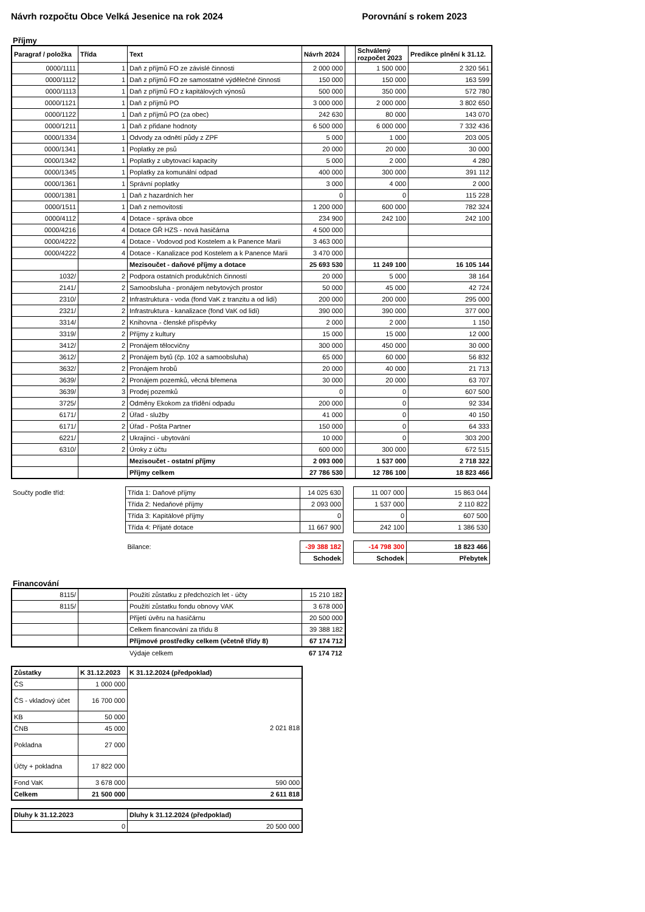Návrh rozpočtu Obce Velká Jesenice na rok 2024 Porovnání s rokem 2023
Příjmy
| Paragraf / položka | Třída | Text | Návrh 2024 | | Schválený rozpočet 2023 | Predikce plnění k 31.12. |
| --- | --- | --- | --- | --- | --- | --- |
| 0000/1111 | 1 | Daň z příjmů FO ze závislé činnosti | 2 000 000 | | 1 500 000 | 2 320 561 |
| 0000/1112 | 1 | Daň z příjmů FO ze samostatné výdělečné činnosti | 150 000 | | 150 000 | 163 599 |
| 0000/1113 | 1 | Daň z příjmů FO z kapitálových výnosů | 500 000 | | 350 000 | 572 780 |
| 0000/1121 | 1 | Daň z příjmů PO | 3 000 000 | | 2 000 000 | 3 802 650 |
| 0000/1122 | 1 | Daň z příjmů PO (za obec) | 242 630 | | 80 000 | 143 070 |
| 0000/1211 | 1 | Daň z přidane hodnoty | 6 500 000 | | 6 000 000 | 7 332 436 |
| 0000/1334 | 1 | Odvody za odnětí půdy z ZPF | 5 000 | | 1 000 | 203 005 |
| 0000/1341 | 1 | Poplatky ze psů | 20 000 | | 20 000 | 30 000 |
| 0000/1342 | 1 | Poplatky z ubytovací kapacity | 5 000 | | 2 000 | 4 280 |
| 0000/1345 | 1 | Poplatky za komunální odpad | 400 000 | | 300 000 | 391 112 |
| 0000/1361 | 1 | Správní poplatky | 3 000 | | 4 000 | 2 000 |
| 0000/1381 | 1 | Daň z hazardních her | 0 | | 0 | 115 228 |
| 0000/1511 | 1 | Daň z nemovitosti | 1 200 000 | | 600 000 | 782 324 |
| 0000/4112 | 4 | Dotace - správa obce | 234 900 | | 242 100 | 242 100 |
| 0000/4216 | 4 | Dotace GŘ HZS - nová hasičárna | 4 500 000 | | | |
| 0000/4222 | 4 | Dotace - Vodovod pod Kostelem a k Panence Marii | 3 463 000 | | | |
| 0000/4222 | 4 | Dotace - Kanalizace pod Kostelem a k Panence Marii | 3 470 000 | | | |
| | | Mezisoučet - daňové příjmy a dotace | 25 693 530 | | 11 249 100 | 16 105 144 |
| 1032/ | 2 | Podpora ostatních produkčních činností | 20 000 | | 5 000 | 38 164 |
| 2141/ | 2 | Samoobsluha - pronájem nebytových prostor | 50 000 | | 45 000 | 42 724 |
| 2310/ | 2 | Infrastruktura - voda (fond VaK z tranzitu a od lidí) | 200 000 | | 200 000 | 295 000 |
| 2321/ | 2 | Infrastruktura - kanalizace (fond VaK od lidí) | 390 000 | | 390 000 | 377 000 |
| 3314/ | 2 | Knihovna - členské příspěvky | 2 000 | | 2 000 | 1 150 |
| 3319/ | 2 | Příjmy z kultury | 15 000 | | 15 000 | 12 000 |
| 3412/ | 2 | Pronájem tělocvičny | 300 000 | | 450 000 | 30 000 |
| 3612/ | 2 | Pronájem bytů (čp. 102 a samoobsluha) | 65 000 | | 60 000 | 56 832 |
| 3632/ | 2 | Pronájem hrobů | 20 000 | | 40 000 | 21 713 |
| 3639/ | 2 | Pronájem pozemků, věcná břemena | 30 000 | | 20 000 | 63 707 |
| 3639/ | 3 | Prodej pozemků | 0 | | 0 | 607 500 |
| 3725/ | 2 | Odměny Ekokom za třídění odpadu | 200 000 | | 0 | 92 334 |
| 6171/ | 2 | Úřad - služby | 41 000 | | 0 | 40 150 |
| 6171/ | 2 | Úřad - Pošta Partner | 150 000 | | 0 | 64 333 |
| 6221/ | 2 | Ukrajinci - ubytování | 10 000 | | 0 | 303 200 |
| 6310/ | 2 | Úroky z účtu | 600 000 | | 300 000 | 672 515 |
| | | Mezisoučet - ostatní příjmy | 2 093 000 | | 1 537 000 | 2 718 322 |
| | | Příjmy celkem | 27 786 530 | | 12 786 100 | 18 823 466 |
| Součty podle tříd: | | Třída 1: Daňové příjmy | 14 025 630 | | 11 007 000 | 15 863 044 |
| | | Třída 2: Nedaňové příjmy | 2 093 000 | | 1 537 000 | 2 110 822 |
| | | Třída 3: Kapitálové příjmy | 0 | | 0 | 607 500 |
| | | Třída 4: Přijaté dotace | 11 667 900 | | 242 100 | 1 386 530 |
| | | Bilance: | -39 388 182 | | -14 798 300 | 18 823 466 |
| | | | Schodek | | Schodek | Přebytek |
Financování
| 8115/ | | Použití zůstatku z předchozích let - účty | 15 210 182 |
| 8115/ | | Použití zůstatku fondu obnovy VAK | 3 678 000 |
| | | Přijetí úvěru na hasičárnu | 20 500 000 |
| | | Celkem financování za třídu 8 | 39 388 182 |
| | | Příjmové prostředky celkem (včetně třídy 8) | 67 174 712 |
| | Výdaje celkem | 67 174 712 |
| Zůstatky | K 31.12.2023 | K 31.12.2024 (předpoklad) |
| ČS | 1 000 000 | 2 021 818 |
| ČS - vkladový účet | 16 700 000 | |
| KB | 50 000 | |
| ČNB | 45 000 | |
| Pokladna | 27 000 | |
| Účty + pokladna | 17 822 000 | |
| Fond VaK | 3 678 000 | 590 000 |
| Celkem | 21 500 000 | 2 611 818 |
| Dluhy k 31.12.2023 | Dluhy k 31.12.2024 (předpoklad) |
| 0 | 20 500 000 |